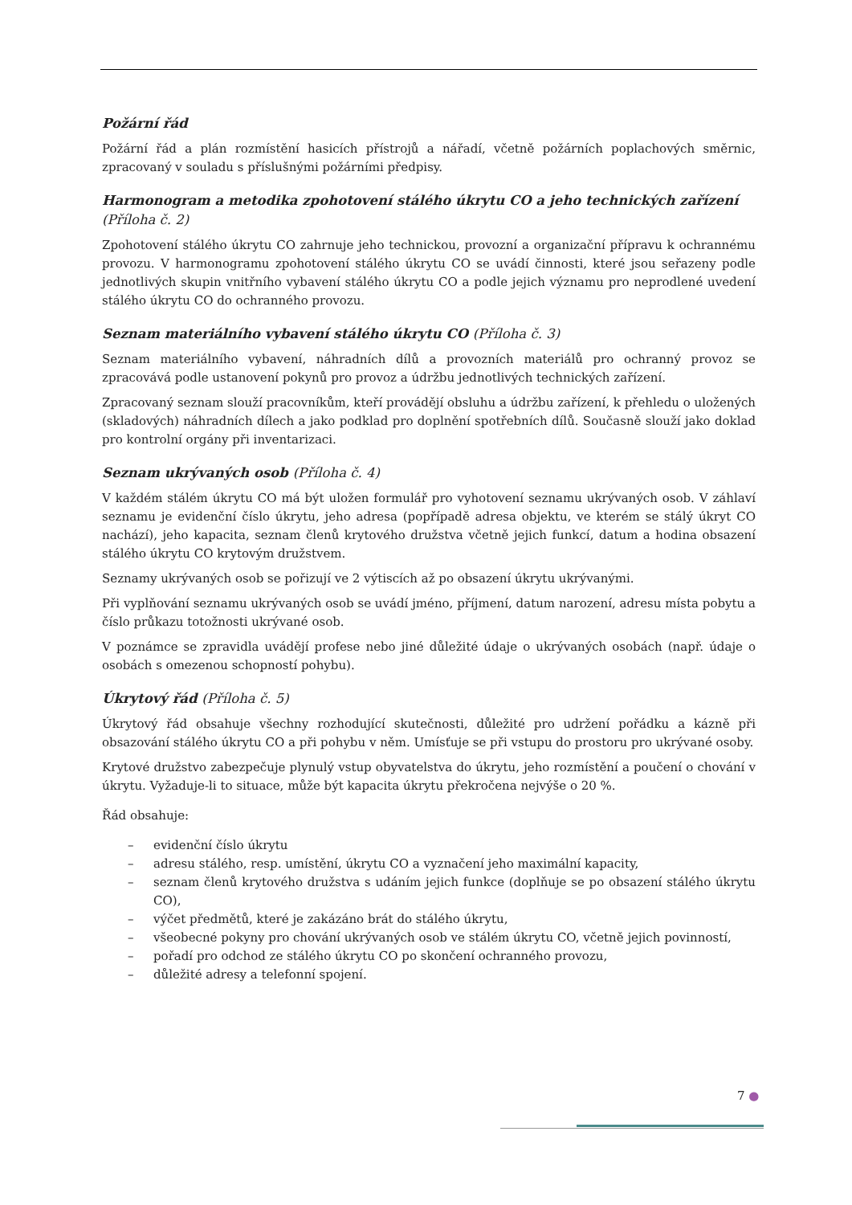Požární řád
Požární řád a plán rozmístění hasicích přístrojů a nářadí, včetně požárních poplachových směrnic, zpracovaný v souladu s příslušnými požárními předpisy.
Harmonogram a metodika zpohotovení stálého úkrytu CO a jeho technických zařízení (Příloha č. 2)
Zpohotovení stálého úkrytu CO zahrnuje jeho technickou, provozní a organizační přípravu k ochrannému provozu. V harmonogramu zpohotovení stálého úkrytu CO se uvádí činnosti, které jsou seřazeny podle jednotlivých skupin vnitřního vybavení stálého úkrytu CO a podle jejich významu pro neprodlené uvedení stálého úkrytu CO do ochranného provozu.
Seznam materiálního vybavení stálého úkrytu CO (Příloha č. 3)
Seznam materiálního vybavení, náhradních dílů a provozních materiálů pro ochranný provoz se zpracovává podle ustanovení pokynů pro provoz a údržbu jednotlivých technických zařízení.
Zpracovaný seznam slouží pracovníkům, kteří provádějí obsluhu a údržbu zařízení, k přehledu o uložených (skladových) náhradních dílech a jako podklad pro doplnění spotřebních dílů. Současně slouží jako doklad pro kontrolní orgány při inventarizaci.
Seznam ukrývaných osob (Příloha č. 4)
V každém stálém úkrytu CO má být uložen formulář pro vyhotovení seznamu ukrývaných osob. V záhlaví seznamu je evidenční číslo úkrytu, jeho adresa (popřípadě adresa objektu, ve kterém se stálý úkryt CO nachází), jeho kapacita, seznam členů krytového družstva včetně jejich funkcí, datum a hodina obsazení stálého úkrytu CO krytovým družstvem.
Seznamy ukrývaných osob se pořizují ve 2 výtiscích až po obsazení úkrytu ukrývanými.
Při vyplňování seznamu ukrývaných osob se uvádí jméno, příjmení, datum narození, adresu místa pobytu a číslo průkazu totožnosti ukrývané osob.
V poznámce se zpravidla uvádějí profese nebo jiné důležité údaje o ukrývaných osobách (např. údaje o osobách s omezenou schopností pohybu).
Úkrytový řád (Příloha č. 5)
Úkrytový řád obsahuje všechny rozhodující skutečnosti, důležité pro udržení pořádku a kázně při obsazování stálého úkrytu CO a při pohybu v něm. Umísťuje se při vstupu do prostoru pro ukrývané osoby.
Krytové družstvo zabezpečuje plynulý vstup obyvatelstva do úkrytu, jeho rozmístění a poučení o chování v úkrytu. Vyžaduje-li to situace, může být kapacita úkrytu překročena nejvýše o 20 %.
Řád obsahuje:
– evidenční číslo úkrytu
– adresu stálého, resp. umístění, úkrytu CO a vyznačení jeho maximální kapacity,
– seznam členů krytového družstva s udáním jejich funkce (doplňuje se po obsazení stálého úkrytu CO),
– výčet předmětů, které je zakázáno brát do stálého úkrytu,
– všeobecné pokyny pro chování ukrývaných osob ve stálém úkrytu CO, včetně jejich povinností,
– pořadí pro odchod ze stálého úkrytu CO po skončení ochranného provozu,
– důležité adresy a telefonní spojení.
7 ●